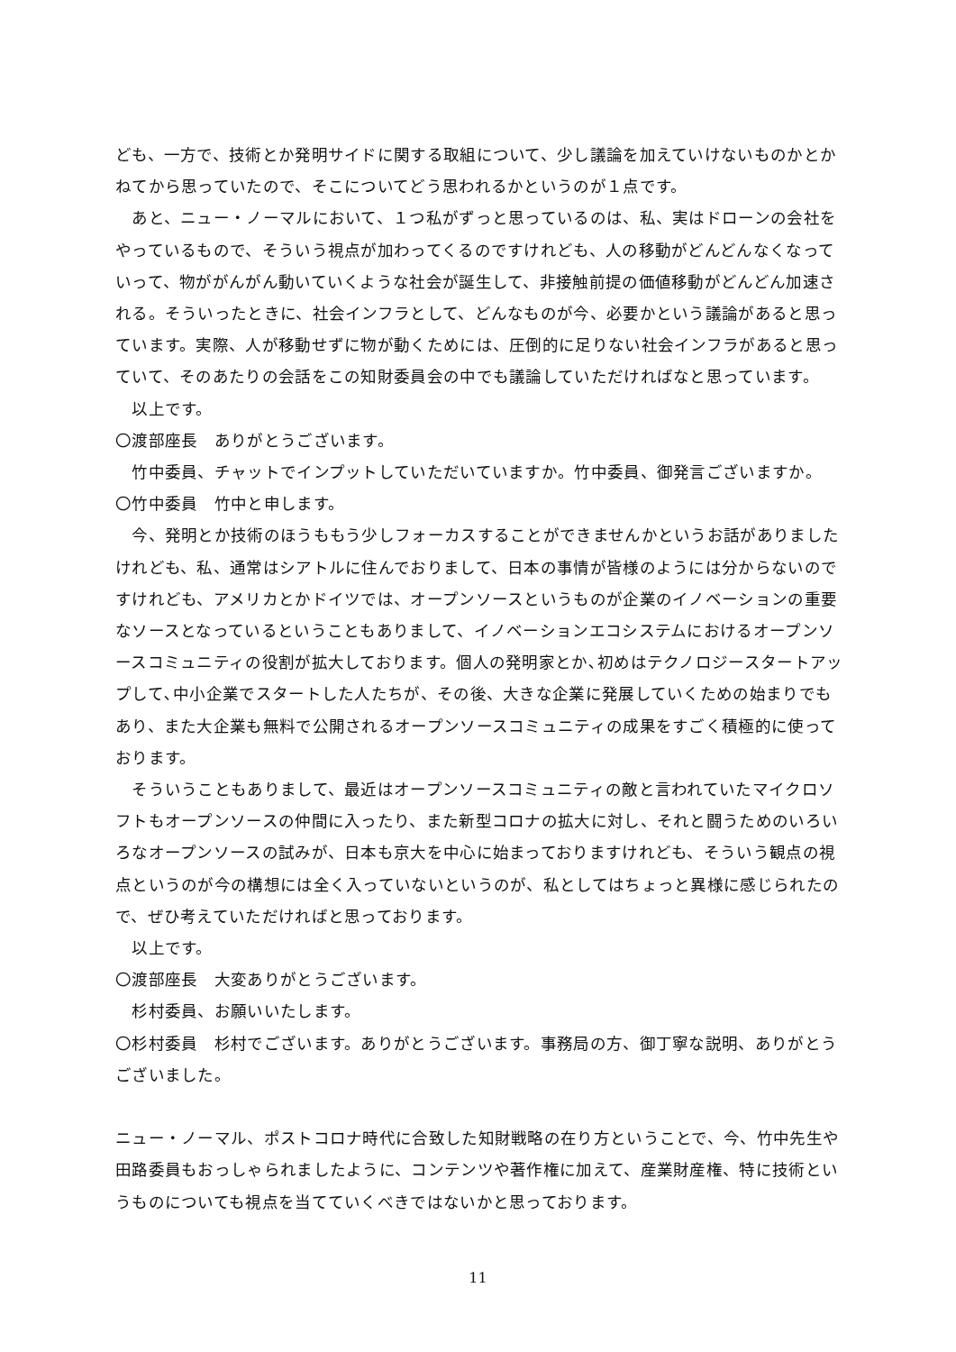ども、一方で、技術とか発明サイドに関する取組について、少し議論を加えていけないものかとかねてから思っていたので、そこについてどう思われるかというのが１点です。
　あと、ニュー・ノーマルにおいて、１つ私がずっと思っているのは、私、実はドローンの会社をやっているもので、そういう視点が加わってくるのですけれども、人の移動がどんどんなくなっていって、物ががんがん動いていくような社会が誕生して、非接触前提の価値移動がどんどん加速される。そういったときに、社会インフラとして、どんなものが今、必要かという議論があると思っています。実際、人が移動せずに物が動くためには、圧倒的に足りない社会インフラがあると思っていて、そのあたりの会話をこの知財委員会の中でも議論していただければなと思っています。
　以上です。
〇渡部座長　ありがとうございます。
　竹中委員、チャットでインプットしていただいていますか。竹中委員、御発言ございますか。
〇竹中委員　竹中と申します。
　今、発明とか技術のほうももう少しフォーカスすることができませんかというお話がありましたけれども、私、通常はシアトルに住んでおりまして、日本の事情が皆様のようには分からないのですけれども、アメリカとかドイツでは、オープンソースというものが企業のイノベーションの重要なソースとなっているということもありまして、イノベーションエコシステムにおけるオープンソースコミュニティの役割が拡大しております。個人の発明家とか､初めはテクノロジースタートアップして､中小企業でスタートした人たちが、その後、大きな企業に発展していくための始まりでもあり、また大企業も無料で公開されるオープンソースコミュニティの成果をすごく積極的に使っております。
　そういうこともありまして、最近はオープンソースコミュニティの敵と言われていたマイクロソフトもオープンソースの仲間に入ったり、また新型コロナの拡大に対し、それと闘うためのいろいろなオープンソースの試みが、日本も京大を中心に始まっておりますけれども、そういう観点の視点というのが今の構想には全く入っていないというのが、私としてはちょっと異様に感じられたので、ぜひ考えていただければと思っております。
　以上です。
〇渡部座長　大変ありがとうございます。
　杉村委員、お願いいたします。
〇杉村委員　杉村でございます。ありがとうございます。事務局の方、御丁寧な説明、ありがとうございました。
ニュー・ノーマル、ポストコロナ時代に合致した知財戦略の在り方ということで、今、竹中先生や田路委員もおっしゃられましたように、コンテンツや著作権に加えて、産業財産権、特に技術というものについても視点を当てていくべきではないかと思っております。
11